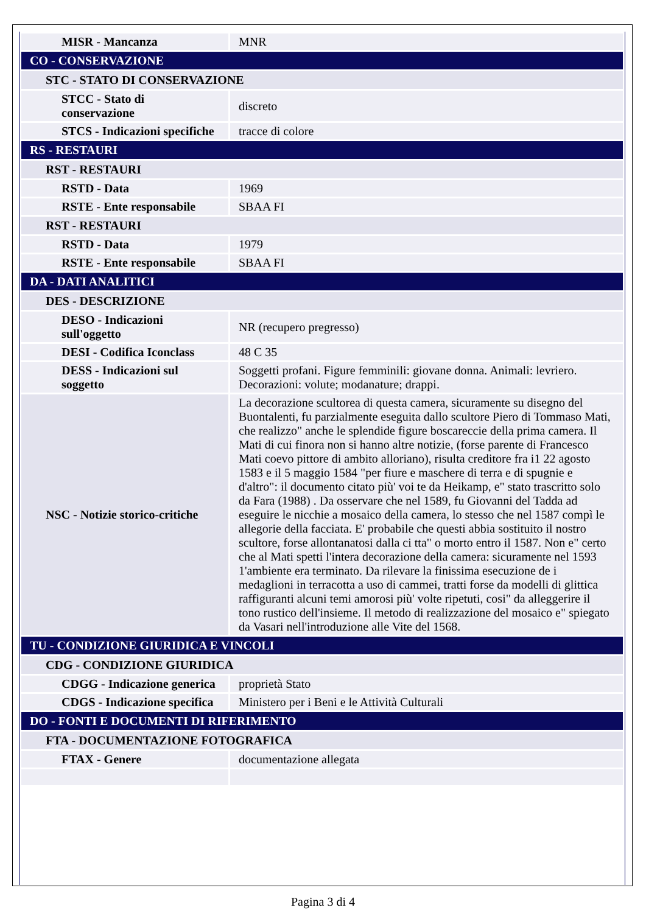| MISR - Mancanza | MNR |
| CO - CONSERVAZIONE | |
| STC - STATO DI CONSERVAZIONE | |
| STCC - Stato di conservazione | discreto |
| STCS - Indicazioni specifiche | tracce di colore |
| RS - RESTAURI | |
| RST - RESTAURI | |
| RSTD - Data | 1969 |
| RSTE - Ente responsabile | SBAA FI |
| RST - RESTAURI | |
| RSTD - Data | 1979 |
| RSTE - Ente responsabile | SBAA FI |
| DA - DATI ANALITICI | |
| DES - DESCRIZIONE | |
| DESO - Indicazioni sull'oggetto | NR (recupero pregresso) |
| DESI - Codifica Iconclass | 48 C 35 |
| DESS - Indicazioni sul soggetto | Soggetti profani. Figure femminili: giovane donna. Animali: levriero. Decorazioni: volute; modanature; drappi. |
| NSC - Notizie storico-critiche | La decorazione scultorea di questa camera, sicuramente su disegno del Buontalenti, fu parzialmente eseguita dallo scultore Piero di Tommaso Mati, che realizzo" anche le splendide figure boscareccie della prima camera. Il Mati di cui finora non si hanno altre notizie, (forse parente di Francesco Mati coevo pittore di ambito alloriano), risulta creditore fra i1 22 agosto 1583 e il 5 maggio 1584 "per fiure e maschere di terra e di spugnie e d'altro": il documento citato più' voi te da Heikamp, e" stato trascritto solo da Fara (1988) . Da osservare che nel 1589, fu Giovanni del Tadda ad eseguire le nicchie a mosaico della camera, lo stesso che nel 1587 compì le allegorie della facciata. E' probabile che questi abbia sostituito il nostro scultore, forse allontanatosi dalla ci tta" o morto entro il 1587. Non e" certo che al Mati spetti l'intera decorazione della camera: sicuramente nel 1593 1'ambiente era terminato. Da rilevare la finissima esecuzione de i medaglioni in terracotta a uso di cammei, tratti forse da modelli di glittica raffiguranti alcuni temi amorosi più' volte ripetuti, cosi" da alleggerire il tono rustico dell'insieme. Il metodo di realizzazione del mosaico e" spiegato da Vasari nell'introduzione alle Vite del 1568. |
| TU - CONDIZIONE GIURIDICA E VINCOLI | |
| CDG - CONDIZIONE GIURIDICA | |
| CDGG - Indicazione generica | proprietà Stato |
| CDGS - Indicazione specifica | Ministero per i Beni e le Attività Culturali |
| DO - FONTI E DOCUMENTI DI RIFERIMENTO | |
| FTA - DOCUMENTAZIONE FOTOGRAFICA | |
| FTAX - Genere | documentazione allegata |
Pagina 3 di 4